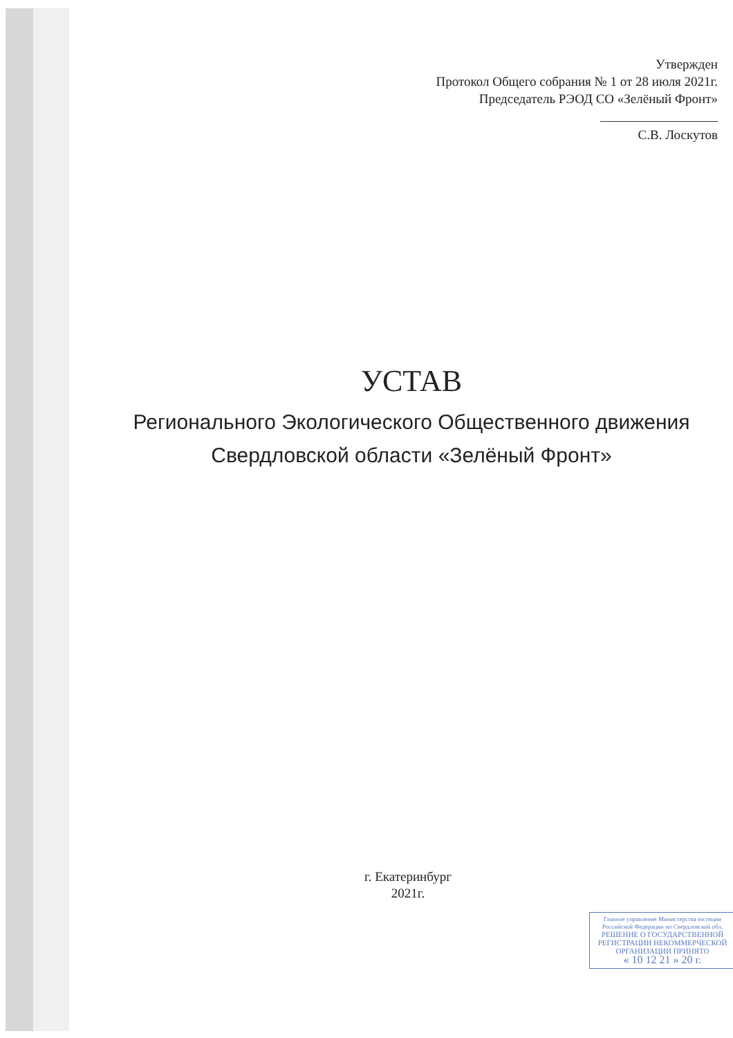Утвержден
Протокол Общего собрания № 1 от 28 июля 2021г.
Председатель РЭОД СО «Зелёный Фронт»
С.В. Лоскутов
УСТАВ
Регионального Экологического Общественного движения
Свердловской области «Зелёный Фронт»
г. Екатеринбург
2021г.
Главное управление Министерства юстиции
Российской Федерации по Свердловской обл.
РЕШЕНИЕ О ГОСУДАРСТВЕННОЙ
РЕГИСТРАЦИИ НЕКОММЕРЧЕСКОЙ
ОРГАНИЗАЦИИ ПРИНЯТО
« 10 12 21 » 20 г.